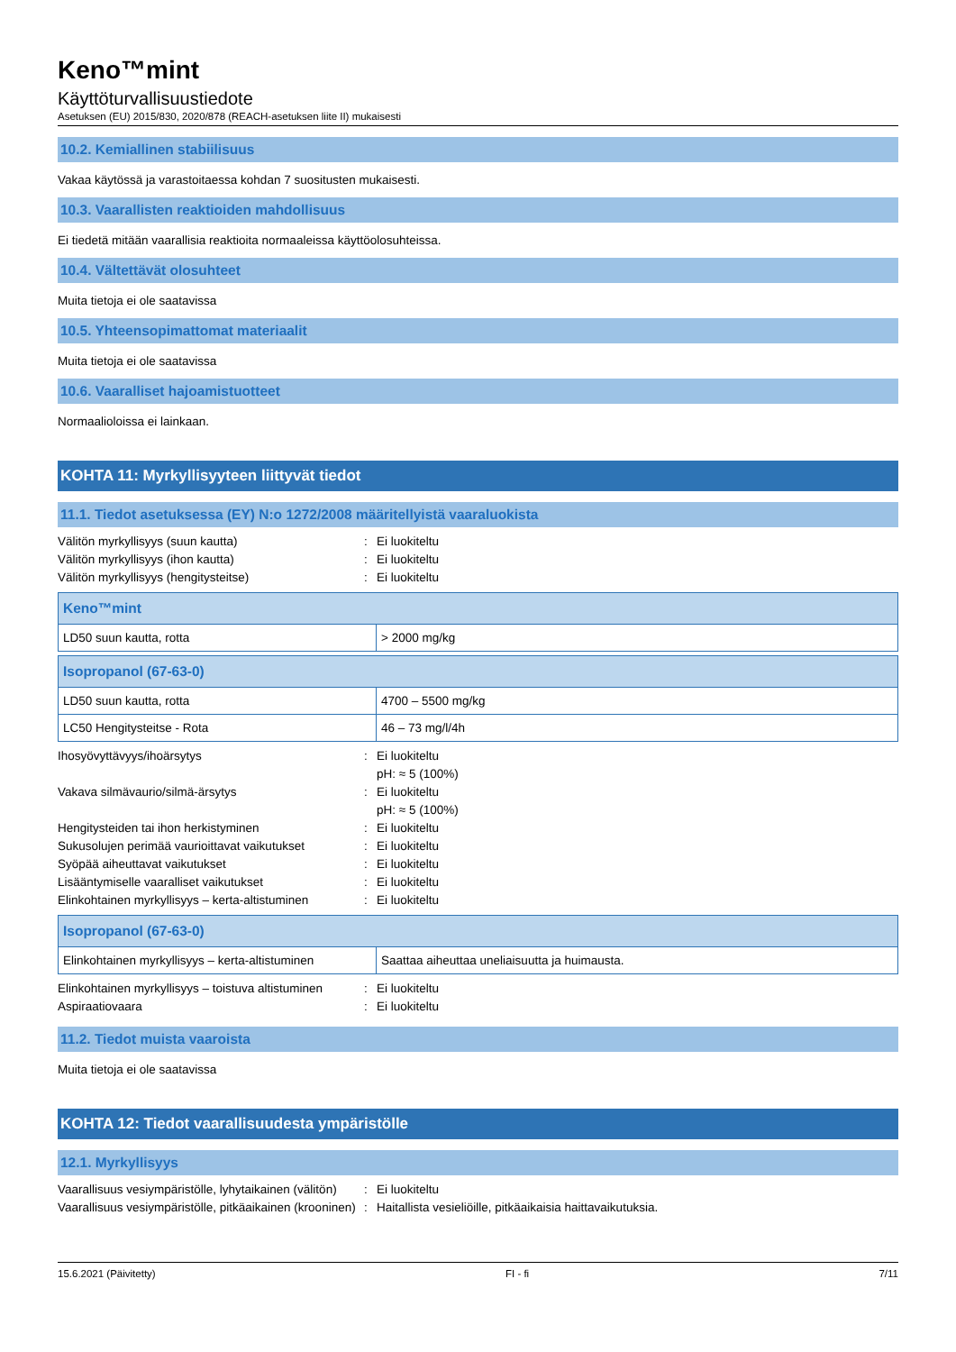Keno™mint
Käyttöturvallisuustiedote
Asetuksen (EU) 2015/830, 2020/878 (REACH-asetuksen liite II) mukaisesti
10.2. Kemiallinen stabiilisuus
Vakaa käytössä ja varastoitaessa kohdan 7 suositusten mukaisesti.
10.3. Vaarallisten reaktioiden mahdollisuus
Ei tiedetä mitään vaarallisia reaktioita normaaleissa käyttöolosuhteissa.
10.4. Vältettävät olosuhteet
Muita tietoja ei ole saatavissa
10.5. Yhteensopimattomat materiaalit
Muita tietoja ei ole saatavissa
10.6. Vaaralliset hajoamistuotteet
Normaalioloissa ei lainkaan.
KOHTA 11: Myrkyllisyyteen liittyvät tiedot
11.1. Tiedot asetuksessa (EY) N:o 1272/2008 määritellyistä vaaraluokista
Välitön myrkyllisyys (suun kautta)
:
Ei luokiteltu
Välitön myrkyllisyys (ihon kautta)
:
Ei luokiteltu
Välitön myrkyllisyys (hengitysteitse)
:
Ei luokiteltu
| Keno™mint | |
| --- | --- |
| LD50 suun kautta, rotta | > 2000 mg/kg |
| Isopropanol (67-63-0) | |
| --- | --- |
| LD50 suun kautta, rotta | 4700 – 5500 mg/kg |
| LC50 Hengitysteitse - Rota | 46 – 73 mg/l/4h |
Ihosyövyttävyys/ihoärsytys
:
Ei luokiteltu
pH: ≈ 5 (100%)
Vakava silmävaurio/silmä-ärsytys
:
Ei luokiteltu
pH: ≈ 5 (100%)
Hengitysteiden tai ihon herkistyminen
:
Ei luokiteltu
Sukusolujen perimää vaurioittavat vaikutukset
:
Ei luokiteltu
Syöpää aiheuttavat vaikutukset
:
Ei luokiteltu
Lisääntymiselle vaaralliset vaikutukset
:
Ei luokiteltu
Elinkohtainen myrkyllisyys – kerta-altistuminen
:
Ei luokiteltu
| Isopropanol (67-63-0) | |
| --- | --- |
| Elinkohtainen myrkyllisyys – kerta-altistuminen | Saattaa aiheuttaa uneliaisuutta ja huimausta. |
Elinkohtainen myrkyllisyys – toistuva altistuminen
:
Ei luokiteltu
Aspiraatiovaara
:
Ei luokiteltu
11.2. Tiedot muista vaaroista
Muita tietoja ei ole saatavissa
KOHTA 12: Tiedot vaarallisuudesta ympäristölle
12.1. Myrkyllisyys
Vaarallisuus vesiympäristölle, lyhytaikainen (välitön)
:
Ei luokiteltu
Vaarallisuus vesiympäristölle, pitkäaikainen (krooninen)
:
Haitallista vesieliöille, pitkäaikaisia haittavaikutuksia.
15.6.2021 (Päivitetty) FI - fi 7/11